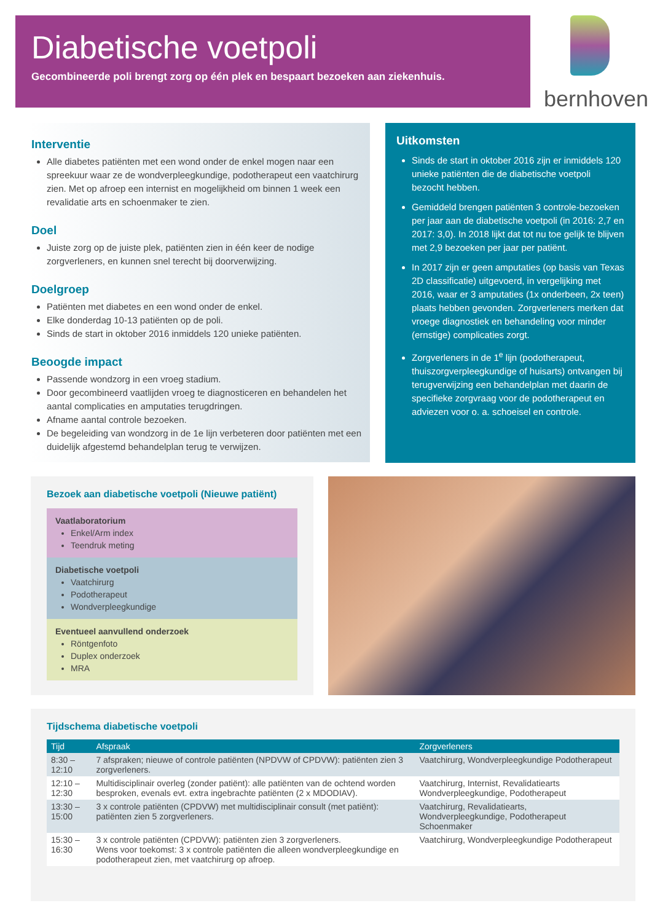Diabetische voetpoli
Gecombineerde poli brengt zorg op één plek en bespaart bezoeken aan ziekenhuis.
bernhoven
Interventie
Alle diabetes patiënten met een wond onder de enkel mogen naar een spreekuur waar ze de wondverpleegkundige, podotherapeut een vaatchirurg zien. Met op afroep een internist en mogelijkheid om binnen 1 week een revalidatie arts en schoenmaker te zien.
Doel
Juiste zorg op de juiste plek, patiënten zien in één keer de nodige zorgverleners, en kunnen snel terecht bij doorverwijzing.
Doelgroep
Patiënten met diabetes en een wond onder de enkel.
Elke donderdag 10-13 patiënten op de poli.
Sinds de start in oktober 2016 inmiddels 120 unieke patiënten.
Beoogde impact
Passende wondzorg in een vroeg stadium.
Door gecombineerd vaatlijden vroeg te diagnosticeren en behandelen het aantal complicaties en amputaties terugdringen.
Afname aantal controle bezoeken.
De begeleiding van wondzorg in de 1e lijn verbeteren door patiënten met een duidelijk afgestemd behandelplan terug te verwijzen.
Uitkomsten
Sinds de start in oktober 2016 zijn er inmiddels 120 unieke patiënten die de diabetische voetpoli bezocht hebben.
Gemiddeld brengen patiënten 3 controle-bezoeken per jaar aan de diabetische voetpoli (in 2016: 2,7 en 2017: 3,0). In 2018 lijkt dat tot nu toe gelijk te blijven met 2,9 bezoeken per jaar per patiënt.
In 2017 zijn er geen amputaties (op basis van Texas 2D classificatie) uitgevoerd, in vergelijking met 2016, waar er 3 amputaties (1x onderbeen, 2x teen) plaats hebben gevonden. Zorgverleners merken dat vroege diagnostiek en behandeling voor minder (ernstige) complicaties zorgt.
Zorgverleners in de 1<sup>e</sup> lijn (podotherapeut, thuiszorgverpleegkundige of huisarts) ontvangen bij terugverwijzing een behandelplan met daarin de specifieke zorgvraag voor de podotherapeut en adviezen voor o. a. schoeisel en controle.
Bezoek aan diabetische voetpoli (Nieuwe patiënt)
Vaatlaboratorium
Enkel/Arm index
Teendruk meting
Diabetische voetpoli
Vaatchirurg
Podotherapeut
Wondverpleegkundige
Eventueel aanvullend onderzoek
Röntgenfoto
Duplex onderzoek
MRA
Tijdschema diabetische voetpoli
| Tijd | Afspraak | Zorgverleners |
| --- | --- | --- |
| 8:30 – 12:10 | 7 afspraken; nieuwe of controle patiënten (NPDVW of CPDVW): patiënten zien 3 zorgverleners. | Vaatchirurg, Wondverpleegkundige Podotherapeut |
| 12:10 – 12:30 | Multidisciplinair overleg (zonder patiënt): alle patiënten van de ochtend worden besproken, evenals evt. extra ingebrachte patiënten (2 x MDODIAV). | Vaatchirurg, Internist, Revalidatiearts Wondverpleegkundige, Podotherapeut |
| 13:30 – 15:00 | 3 x controle patiënten (CPDVW) met multidisciplinair consult (met patiënt): patiënten zien 5 zorgverleners. | Vaatchirurg, Revalidatiearts, Wondverpleegkundige, Podotherapeut Schoenmaker |
| 15:30 – 16:30 | 3 x controle patiënten (CPDVW): patiënten zien 3 zorgverleners. Wens voor toekomst: 3 x controle patiënten die alleen wondverpleegkundige en podotherapeut zien, met vaatchirurg op afroep. | Vaatchirurg, Wondverpleegkundige Podotherapeut |